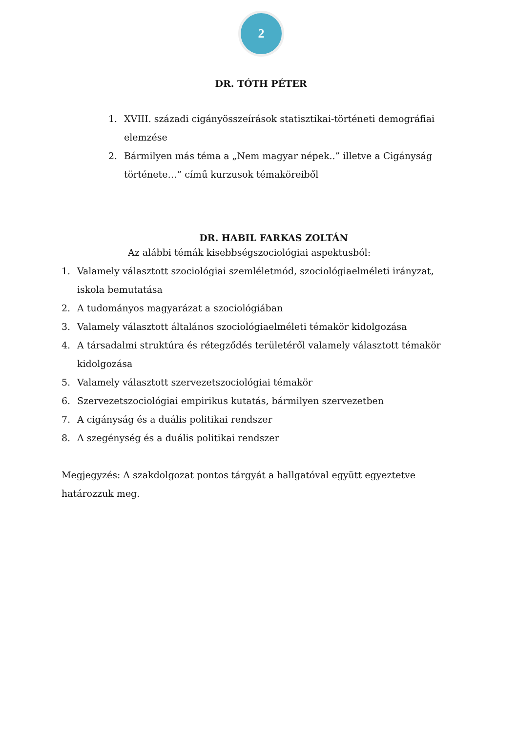2
DR. TÓTH PÉTER
1. XVIII. századi cigányösszeírások statisztikai-történeti demográfiai elemzése
2. Bármilyen más téma a „Nem magyar népek..” illetve a Cigányság története…” című kurzusok témaköreiből
DR. HABIL FARKAS ZOLTÁN
Az alábbi témák kisebbségszociológiai aspektusból:
1. Valamely választott szociológiai szemléletmód, szociológiaelméleti irányzat, iskola bemutatása
2. A tudományos magyarázat a szociológiában
3. Valamely választott általános szociológiaelméleti témakör kidolgozása
4. A társadalmi struktúra és rétegződés területéről valamely választott témakör kidolgozása
5. Valamely választott szervezetszociológiai témakör
6. Szervezetszociológiai empirikus kutatás, bármilyen szervezetben
7. A cigányság és a duális politikai rendszer
8. A szegénység és a duális politikai rendszer
Megjegyzés: A szakdolgozat pontos tárgyát a hallgatóval együtt egyeztetve határozzuk meg.